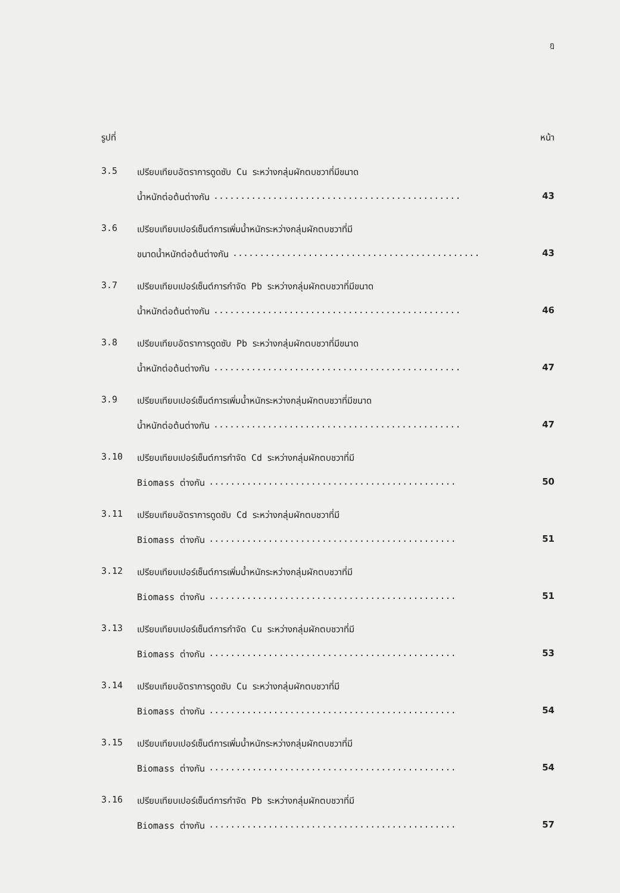ฎ
รูปที่ หน้า
3.5
เปรียบเทียบอัตราการดูดซับ Cu ระหว่างกลุ่มผักตบชวาที่มีขนาด
น้ำหนักต่อต้นต่างกัน.............................................. 43
3.6
เปรียบเทียบเปอร์เซ็นต์การเพิ่มน้ำหนักระหว่างกลุ่มผักตบชวาที่มี
ขนาดน้ำหนักต่อต้นต่างกัน.............................................. 43
3.7
เปรียบเทียบเปอร์เซ็นต์การกำจัด Pb ระหว่างกลุ่มผักตบชวาที่มีขนาด
น้ำหนักต่อต้นต่างกัน.............................................. 46
3.8
เปรียบเทียบอัตราการดูดซับ Pb ระหว่างกลุ่มผักตบชวาที่มีขนาด
น้ำหนักต่อต้นต่างกัน.............................................. 47
3.9
เปรียบเทียบเปอร์เซ็นต์การเพิ่มน้ำหนักระหว่างกลุ่มผักตบชวาที่มีขนาด
น้ำหนักต่อต้นต่างกัน.............................................. 47
3.10
เปรียบเทียบเปอร์เซ็นต์การกำจัด Cd ระหว่างกลุ่มผักตบชวาที่มี
Biomass ต่างกัน.............................................. 50
3.11
เปรียบเทียบอัตราการดูดซับ Cd ระหว่างกลุ่มผักตบชวาที่มี
Biomass ต่างกัน.............................................. 51
3.12
เปรียบเทียบเปอร์เซ็นต์การเพิ่มน้ำหนักระหว่างกลุ่มผักตบชวาที่มี
Biomass ต่างกัน.............................................. 51
3.13
เปรียบเทียบเปอร์เซ็นต์การกำจัด Cu ระหว่างกลุ่มผักตบชวาที่มี
Biomass ต่างกัน.............................................. 53
3.14
เปรียบเทียบอัตราการดูดซับ Cu ระหว่างกลุ่มผักตบชวาที่มี
Biomass ต่างกัน.............................................. 54
3.15
เปรียบเทียบเปอร์เซ็นต์การเพิ่มน้ำหนักระหว่างกลุ่มผักตบชวาที่มี
Biomass ต่างกัน.............................................. 54
3.16
เปรียบเทียบเปอร์เซ็นต์การกำจัด Pb ระหว่างกลุ่มผักตบชวาที่มี
Biomass ต่างกัน.............................................. 57